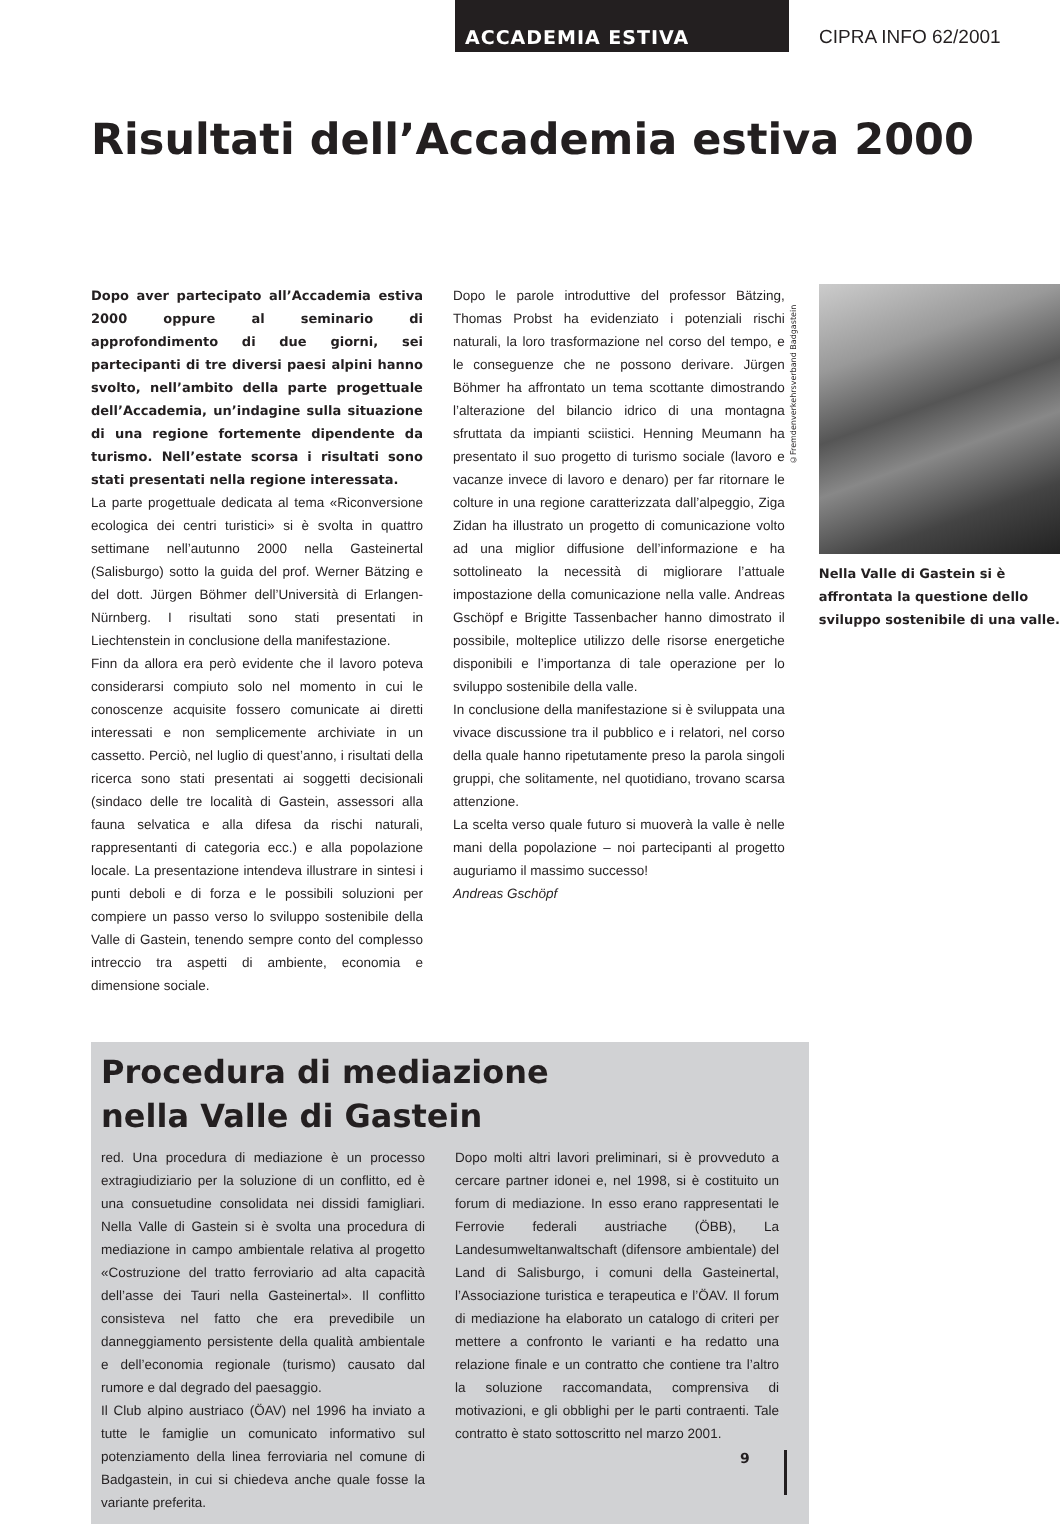ACCADEMIA ESTIVA CIPRA INFO 62/2001
Risultati dell’Accademia estiva 2000
Dopo aver partecipato all’Accademia estiva 2000 oppure al seminario di approfondimento di due giorni, sei partecipanti di tre diversi paesi alpini hanno svolto, nell’ambito della parte progettuale dell’Accademia, un’indagine sulla situazione di una regione fortemente dipendente da turismo. Nell’estate scorsa i risultati sono stati presentati nella regione interessata.
La parte progettuale dedicata al tema «Riconversione ecologica dei centri turistici» si è svolta in quattro settimane nell’autunno 2000 nella Gasteinertal (Salisburgo) sotto la guida del prof. Werner Bätzing e del dott. Jürgen Böhmer dell’Università di Erlangen-Nürnberg. I risultati sono stati presentati in Liechtenstein in conclusione della manifestazione.
Finn da allora era però evidente che il lavoro poteva considerarsi compiuto solo nel momento in cui le conoscenze acquisite fossero comunicate ai diretti interessati e non semplicemente archiviate in un cassetto. Perciò, nel luglio di quest’anno, i risultati della ricerca sono stati presentati ai soggetti decisionali (sindaco delle tre località di Gastein, assessori alla fauna selvatica e alla difesa da rischi naturali, rappresentanti di categoria ecc.) e alla popolazione locale. La presentazione intendeva illustrare in sintesi i punti deboli e di forza e le possibili soluzioni per compiere un passo verso lo sviluppo sostenibile della Valle di Gastein, tenendo sempre conto del complesso intreccio tra aspetti di ambiente, economia e dimensione sociale.
Dopo le parole introduttive del professor Bätzing, Thomas Probst ha evidenziato i potenziali rischi naturali, la loro trasformazione nel corso del tempo, e le conseguenze che ne possono derivare. Jürgen Böhmer ha affrontato un tema scottante dimostrando l’alterazione del bilancio idrico di una montagna sfruttata da impianti sciistici. Henning Meumann ha presentato il suo progetto di turismo sociale (lavoro e vacanze invece di lavoro e denaro) per far ritornare le colture in una regione caratterizzata dall’alpeggio, Ziga Zidan ha illustrato un progetto di comunicazione volto ad una miglior diffusione dell’informazione e ha sottolineato la necessità di migliorare l’attuale impostazione della comunicazione nella valle. Andreas Gschöpf e Brigitte Tassenbacher hanno dimostrato il possibile, molteplice utilizzo delle risorse energetiche disponibili e l’importanza di tale operazione per lo sviluppo sostenibile della valle.
In conclusione della manifestazione si è sviluppata una vivace discussione tra il pubblico e i relatori, nel corso della quale hanno ripetutamente preso la parola singoli gruppi, che solitamente, nel quotidiano, trovano scarsa attenzione.
La scelta verso quale futuro si muoverà la valle è nelle mani della popolazione – noi partecipanti al progetto auguriamo il massimo successo!
Andreas Gschöpf
©Fremdenverkehrsverband Badgastein
Nella Valle di Gastein si è affrontata la questione dello sviluppo sostenibile di una valle.
Procedura di mediazione
nella Valle di Gastein
red. Una procedura di mediazione è un processo extragiudiziario per la soluzione di un conflitto, ed è una consuetudine consolidata nei dissidi famigliari. Nella Valle di Gastein si è svolta una procedura di mediazione in campo ambientale relativa al progetto «Costruzione del tratto ferroviario ad alta capacità dell’asse dei Tauri nella Gasteinertal». Il conflitto consisteva nel fatto che era prevedibile un danneggiamento persistente della qualità ambientale e dell’economia regionale (turismo) causato dal rumore e dal degrado del paesaggio.
Il Club alpino austriaco (ÖAV) nel 1996 ha inviato a tutte le famiglie un comunicato informativo sul potenziamento della linea ferroviaria nel comune di Badgastein, in cui si chiedeva anche quale fosse la variante preferita.
Dopo molti altri lavori preliminari, si è provveduto a cercare partner idonei e, nel 1998, si è costituito un forum di mediazione. In esso erano rappresentati le Ferrovie federali austriache (ÖBB), La Landesumweltanwaltschaft (difensore ambientale) del Land di Salisburgo, i comuni della Gasteinertal, l’Associazione turistica e terapeutica e l’ÖAV. Il forum di mediazione ha elaborato un catalogo di criteri per mettere a confronto le varianti e ha redatto una relazione finale e un contratto che contiene tra l’altro la soluzione raccomandata, comprensiva di motivazioni, e gli obblighi per le parti contraenti. Tale contratto è stato sottoscritto nel marzo 2001.
9